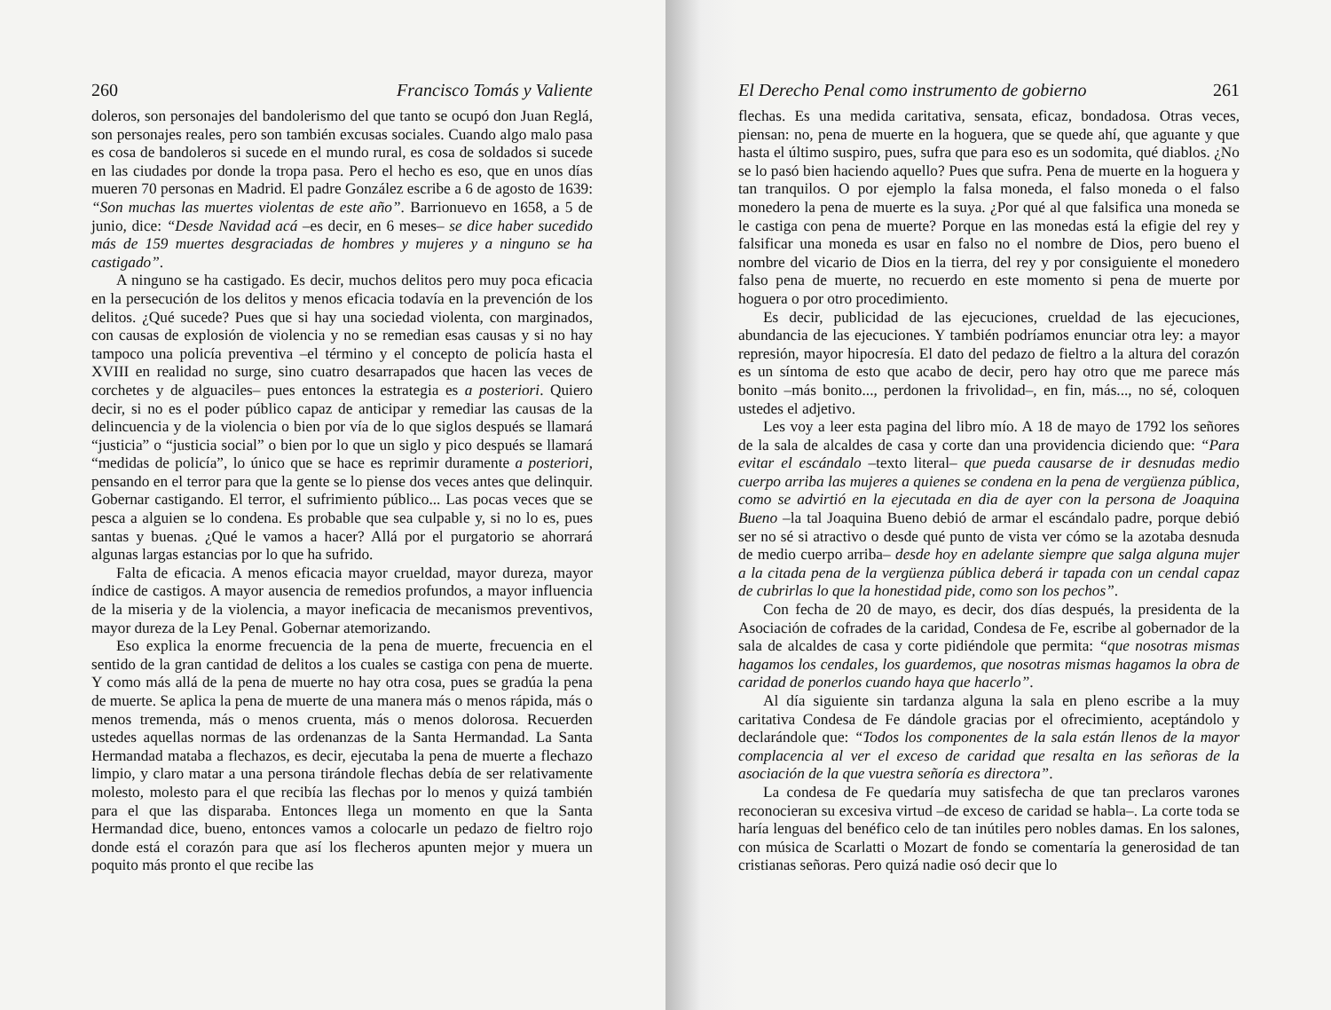260 Francisco Tomás y Valiente
doleros, son personajes del bandolerismo del que tanto se ocupó don Juan Reglá, son personajes reales, pero son también excusas sociales. Cuando algo malo pasa es cosa de bandoleros si sucede en el mundo rural, es cosa de soldados si sucede en las ciudades por donde la tropa pasa. Pero el hecho es eso, que en unos días mueren 70 personas en Madrid. El padre González escribe a 6 de agosto de 1639: “Son muchas las muertes violentas de este año”. Barrionuevo en 1658, a 5 de junio, dice: “Desde Navidad acá –es decir, en 6 meses– se dice haber sucedido más de 159 muertes desgraciadas de hombres y mujeres y a ninguno se ha castigado”.
A ninguno se ha castigado. Es decir, muchos delitos pero muy poca eficacia en la persecución de los delitos y menos eficacia todavía en la prevención de los delitos. ¿Qué sucede? Pues que si hay una sociedad violenta, con marginados, con causas de explosión de violencia y no se remedian esas causas y si no hay tampoco una policía preventiva –el término y el concepto de policía hasta el XVIII en realidad no surge, sino cuatro desarrapados que hacen las veces de corchetes y de alguaciles– pues entonces la estrategia es a posteriori. Quiero decir, si no es el poder público capaz de anticipar y remediar las causas de la delincuencia y de la violencia o bien por vía de lo que siglos después se llamará “justicia” o “justicia social” o bien por lo que un siglo y pico después se llamará “medidas de policía”, lo único que se hace es reprimir duramente a posteriori, pensando en el terror para que la gente se lo piense dos veces antes que delinquir. Gobernar castigando. El terror, el sufrimiento público... Las pocas veces que se pesca a alguien se lo condena. Es probable que sea culpable y, si no lo es, pues santas y buenas. ¿Qué le vamos a hacer? Allá por el purgatorio se ahorrará algunas largas estancias por lo que ha sufrido.
Falta de eficacia. A menos eficacia mayor crueldad, mayor dureza, mayor índice de castigos. A mayor ausencia de remedios profundos, a mayor influencia de la miseria y de la violencia, a mayor ineficacia de mecanismos preventivos, mayor dureza de la Ley Penal. Gobernar atemorizando.
Eso explica la enorme frecuencia de la pena de muerte, frecuencia en el sentido de la gran cantidad de delitos a los cuales se castiga con pena de muerte. Y como más allá de la pena de muerte no hay otra cosa, pues se gradúa la pena de muerte. Se aplica la pena de muerte de una manera más o menos rápida, más o menos tremenda, más o menos cruenta, más o menos dolorosa. Recuerden ustedes aquellas normas de las ordenanzas de la Santa Hermandad. La Santa Hermandad mataba a flechazos, es decir, ejecutaba la pena de muerte a flechazo limpio, y claro matar a una persona tirándole flechas debía de ser relativamente molesto, molesto para el que recibía las flechas por lo menos y quizá también para el que las disparaba. Entonces llega un momento en que la Santa Hermandad dice, bueno, entonces vamos a colocarle un pedazo de fieltro rojo donde está el corazón para que así los flecheros apunten mejor y muera un poquito más pronto el que recibe las
El Derecho Penal como instrumento de gobierno 261
flechas. Es una medida caritativa, sensata, eficaz, bondadosa. Otras veces, piensan: no, pena de muerte en la hoguera, que se quede ahí, que aguante y que hasta el último suspiro, pues, sufra que para eso es un sodomita, qué diablos. ¿No se lo pasó bien haciendo aquello? Pues que sufra. Pena de muerte en la hoguera y tan tranquilos. O por ejemplo la falsa moneda, el falso moneda o el falso monedero la pena de muerte es la suya. ¿Por qué al que falsifica una moneda se le castiga con pena de muerte? Porque en las monedas está la efigie del rey y falsificar una moneda es usar en falso no el nombre de Dios, pero bueno el nombre del vicario de Dios en la tierra, del rey y por consiguiente el monedero falso pena de muerte, no recuerdo en este momento si pena de muerte por hoguera o por otro procedimiento.
Es decir, publicidad de las ejecuciones, crueldad de las ejecuciones, abundancia de las ejecuciones. Y también podríamos enunciar otra ley: a mayor represión, mayor hipocresía. El dato del pedazo de fieltro a la altura del corazón es un síntoma de esto que acabo de decir, pero hay otro que me parece más bonito –más bonito..., perdonen la frivolidad–, en fin, más..., no sé, coloquen ustedes el adjetivo.
Les voy a leer esta pagina del libro mío. A 18 de mayo de 1792 los señores de la sala de alcaldes de casa y corte dan una providencia diciendo que: “Para evitar el escándalo –texto literal– que pueda causarse de ir desnudas medio cuerpo arriba las mujeres a quienes se condena en la pena de vergüenza pública, como se advirtió en la ejecutada en dia de ayer con la persona de Joaquina Bueno –la tal Joaquina Bueno debió de armar el escándalo padre, porque debió ser no sé si atractivo o desde qué punto de vista ver cómo se la azotaba desnuda de medio cuerpo arriba– desde hoy en adelante siempre que salga alguna mujer a la citada pena de la vergüenza pública deberá ir tapada con un cendal capaz de cubrirlas lo que la honestidad pide, como son los pechos”.
Con fecha de 20 de mayo, es decir, dos días después, la presidenta de la Asociación de cofrades de la caridad, Condesa de Fe, escribe al gobernador de la sala de alcaldes de casa y corte pidiéndole que permita: “que nosotras mismas hagamos los cendales, los guardemos, que nosotras mismas hagamos la obra de caridad de ponerlos cuando haya que hacerlo”.
Al día siguiente sin tardanza alguna la sala en pleno escribe a la muy caritativa Condesa de Fe dándole gracias por el ofrecimiento, aceptándolo y declarándole que: “Todos los componentes de la sala están llenos de la mayor complacencia al ver el exceso de caridad que resalta en las señoras de la asociación de la que vuestra señoría es directora”.
La condesa de Fe quedaría muy satisfecha de que tan preclaros varones reconocieran su excesiva virtud –de exceso de caridad se habla–. La corte toda se haría lenguas del benéfico celo de tan inútiles pero nobles damas. En los salones, con música de Scarlatti o Mozart de fondo se comentaría la generosidad de tan cristianas señoras. Pero quizá nadie osó decir que lo